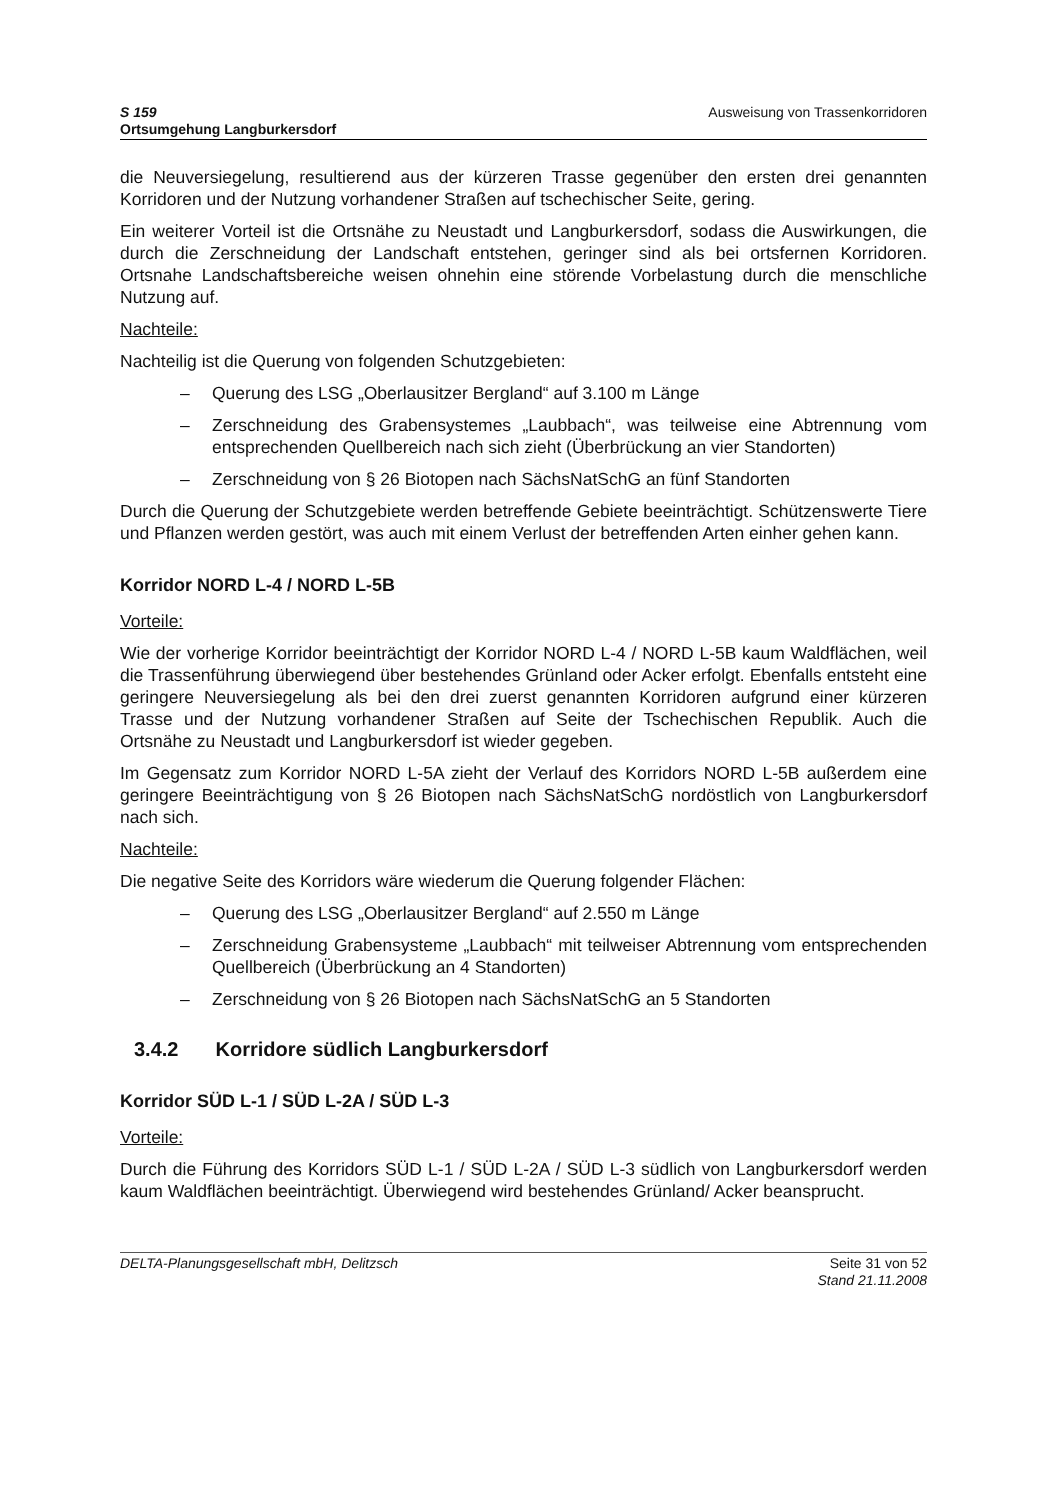S 159
Ortsumgehung Langburkersdorf
Ausweisung von Trassenkorridoren
die Neuversiegelung, resultierend aus der kürzeren Trasse gegenüber den ersten drei genannten Korridoren und der Nutzung vorhandener Straßen auf tschechischer Seite, gering.
Ein weiterer Vorteil ist die Ortsnähe zu Neustadt und Langburkersdorf, sodass die Auswirkungen, die durch die Zerschneidung der Landschaft entstehen, geringer sind als bei ortsfernen Korridoren. Ortsnahe Landschaftsbereiche weisen ohnehin eine störende Vorbelastung durch die menschliche Nutzung auf.
Nachteile:
Nachteilig ist die Querung von folgenden Schutzgebieten:
– Querung des LSG „Oberlausitzer Bergland“ auf 3.100 m Länge
– Zerschneidung des Grabensystemes „Laubbach“, was teilweise eine Abtrennung vom entsprechenden Quellbereich nach sich zieht (Überbrückung an vier Standorten)
– Zerschneidung von § 26 Biotopen nach SächsNatSchG an fünf Standorten
Durch die Querung der Schutzgebiete werden betreffende Gebiete beeinträchtigt. Schützenswerte Tiere und Pflanzen werden gestört, was auch mit einem Verlust der betreffen­den Arten einher gehen kann.
Korridor NORD L-4 / NORD L-5B
Vorteile:
Wie der vorherige Korridor beeinträchtigt der Korridor NORD L-4 / NORD L-5B kaum Waldflächen, weil die Trassenführung überwiegend über bestehendes Grünland oder Acker erfolgt. Ebenfalls entsteht eine geringere Neuversiegelung als bei den drei zuerst genannten Korridoren aufgrund einer kürzeren Trasse und der Nutzung vorhandener Straßen auf Seite der Tschechischen Republik. Auch die Ortsnähe zu Neustadt und Langburkersdorf ist wieder gegeben.
Im Gegensatz zum Korridor NORD L-5A zieht der Verlauf des Korridors NORD L-5B außerdem eine geringere Beeinträchtigung von § 26 Biotopen nach SächsNatSchG nordöstlich von Langburkersdorf nach sich.
Nachteile:
Die negative Seite des Korridors wäre wiederum die Querung folgender Flächen:
– Querung des LSG „Oberlausitzer Bergland“ auf 2.550 m Länge
– Zerschneidung Grabensysteme „Laubbach“ mit teilweiser Abtrennung vom entsprechenden Quellbereich (Überbrückung an 4 Standorten)
– Zerschneidung von § 26 Biotopen nach SächsNatSchG an 5 Standorten
3.4.2 Korridore südlich Langburkersdorf
Korridor SÜD L-1 / SÜD L-2A / SÜD L-3
Vorteile:
Durch die Führung des Korridors SÜD L-1 / SÜD L-2A / SÜD L-3 südlich von Langburkersdorf werden kaum Waldflächen beeinträchtigt. Überwiegend wird bestehendes Grünland/ Acker beansprucht.
DELTA-Planungsgesellschaft mbH, Delitzsch
Seite 31 von 52
Stand 21.11.2008